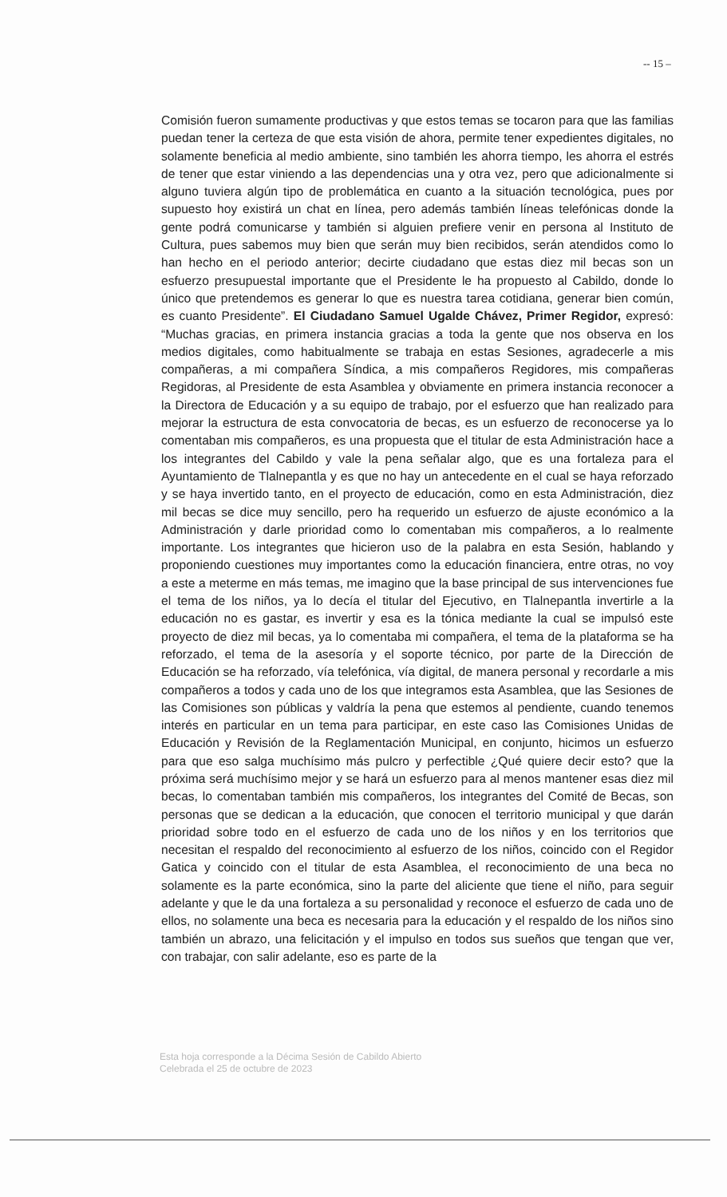-- 15 –
Comisión fueron sumamente productivas y que estos temas se tocaron para que las familias puedan tener la certeza de que esta visión de ahora, permite tener expedientes digitales, no solamente beneficia al medio ambiente, sino también les ahorra tiempo, les ahorra el estrés de tener que estar viniendo a las dependencias una y otra vez, pero que adicionalmente si alguno tuviera algún tipo de problemática en cuanto a la situación tecnológica, pues por supuesto hoy existirá un chat en línea, pero además también líneas telefónicas donde la gente podrá comunicarse y también si alguien prefiere venir en persona al Instituto de Cultura, pues sabemos muy bien que serán muy bien recibidos, serán atendidos como lo han hecho en el periodo anterior; decirte ciudadano que estas diez mil becas son un esfuerzo presupuestal importante que el Presidente le ha propuesto al Cabildo, donde lo único que pretendemos es generar lo que es nuestra tarea cotidiana, generar bien común, es cuanto Presidente”. El Ciudadano Samuel Ugalde Chávez, Primer Regidor, expresó: “Muchas gracias, en primera instancia gracias a toda la gente que nos observa en los medios digitales, como habitualmente se trabaja en estas Sesiones, agradecerle a mis compañeras, a mi compañera Síndica, a mis compañeros Regidores, mis compañeras Regidoras, al Presidente de esta Asamblea y obviamente en primera instancia reconocer a la Directora de Educación y a su equipo de trabajo, por el esfuerzo que han realizado para mejorar la estructura de esta convocatoria de becas, es un esfuerzo de reconocerse ya lo comentaban mis compañeros, es una propuesta que el titular de esta Administración hace a los integrantes del Cabildo y vale la pena señalar algo, que es una fortaleza para el Ayuntamiento de Tlalnepantla y es que no hay un antecedente en el cual se haya reforzado y se haya invertido tanto, en el proyecto de educación, como en esta Administración, diez mil becas se dice muy sencillo, pero ha requerido un esfuerzo de ajuste económico a la Administración y darle prioridad como lo comentaban mis compañeros, a lo realmente importante. Los integrantes que hicieron uso de la palabra en esta Sesión, hablando y proponiendo cuestiones muy importantes como la educación financiera, entre otras, no voy a este a meterme en más temas, me imagino que la base principal de sus intervenciones fue el tema de los niños, ya lo decía el titular del Ejecutivo, en Tlalnepantla invertirle a la educación no es gastar, es invertir y esa es la tónica mediante la cual se impulsó este proyecto de diez mil becas, ya lo comentaba mi compañera, el tema de la plataforma se ha reforzado, el tema de la asesoría y el soporte técnico, por parte de la Dirección de Educación se ha reforzado, vía telefónica, vía digital, de manera personal y recordarle a mis compañeros a todos y cada uno de los que integramos esta Asamblea, que las Sesiones de las Comisiones son públicas y valdría la pena que estemos al pendiente, cuando tenemos interés en particular en un tema para participar, en este caso las Comisiones Unidas de Educación y Revisión de la Reglamentación Municipal, en conjunto, hicimos un esfuerzo para que eso salga muchísimo más pulcro y perfectible ¿Qué quiere decir esto? que la próxima será muchísimo mejor y se hará un esfuerzo para al menos mantener esas diez mil becas, lo comentaban también mis compañeros, los integrantes del Comité de Becas, son personas que se dedican a la educación, que conocen el territorio municipal y que darán prioridad sobre todo en el esfuerzo de cada uno de los niños y en los territorios que necesitan el respaldo del reconocimiento al esfuerzo de los niños, coincido con el Regidor Gatica y coincido con el titular de esta Asamblea, el reconocimiento de una beca no solamente es la parte económica, sino la parte del aliciente que tiene el niño, para seguir adelante y que le da una fortaleza a su personalidad y reconoce el esfuerzo de cada uno de ellos, no solamente una beca es necesaria para la educación y el respaldo de los niños sino también un abrazo, una felicitación y el impulso en todos sus sueños que tengan que ver, con trabajar, con salir adelante, eso es parte de la
Esta hoja corresponde a la Décima Sesión de Cabildo Abierto
Celebrada el 25 de octubre de 2023